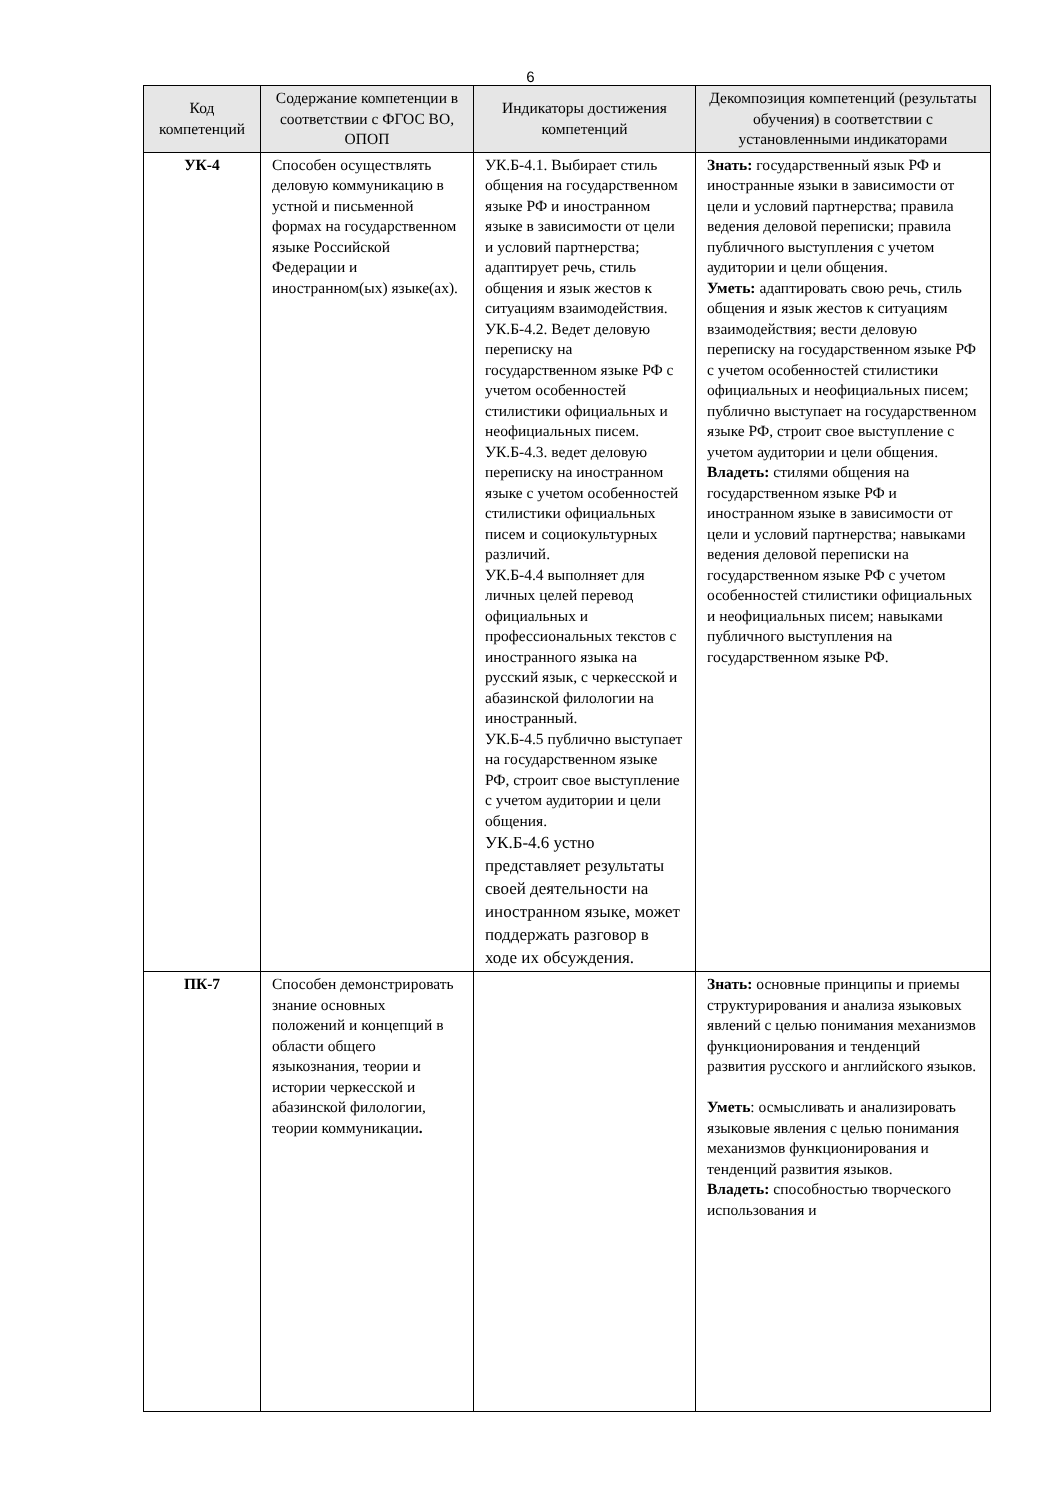6
| Код компетенций | Содержание компетенции в соответствии с ФГОС ВО, ОПОП | Индикаторы достижения компетенций | Декомпозиция компетенций (результаты обучения) в соответствии с установленными индикаторами |
| --- | --- | --- | --- |
| УК-4 | Способен осуществлять деловую коммуникацию в устной и письменной формах на государственном языке Российской Федерации и иностранном(ых) языке(ах). | УК.Б-4.1. Выбирает стиль общения на государственном языке РФ и иностранном языке в зависимости от цели и условий партнерства; адаптирует речь, стиль общения и язык жестов к ситуациям взаимодействия. УК.Б-4.2. Ведет деловую переписку на государственном языке РФ с учетом особенностей стилистики официальных и неофициальных писем. УК.Б-4.3. ведет деловую переписку на иностранном языке с учетом особенностей стилистики официальных писем и социокультурных различий. УК.Б-4.4 выполняет для личных целей перевод официальных и профессиональных текстов с иностранного языка на русский язык, с черкесской и абазинской филологии на иностранный. УК.Б-4.5 публично выступает на государственном языке РФ, строит свое выступление с учетом аудитории и цели общения. УК.Б-4.6 устно представляет результаты своей деятельности на иностранном языке, может поддержать разговор в ходе их обсуждения. | Знать: государственный язык РФ и иностранные языки в зависимости от цели и условий партнерства; правила ведения деловой переписки; правила публичного выступления с учетом аудитории и цели общения. Уметь: адаптировать свою речь, стиль общения и язык жестов к ситуациям взаимодействия; вести деловую переписку на государственном языке РФ с учетом особенностей стилистики официальных и неофициальных писем; публично выступает на государственном языке РФ, строит свое выступление с учетом аудитории и цели общения. Владеть: стилями общения на государственном языке РФ и иностранном языке в зависимости от цели и условий партнерства; навыками ведения деловой переписки на государственном языке РФ с учетом особенностей стилистики официальных и неофициальных писем; навыками публичного выступления на государственном языке РФ. |
| ПК-7 | Способен демонстрировать знание основных положений и концепций в области общего языкознания, теории и истории черкесской и абазинской филологии, теории коммуникации . | | Знать: основные принципы и приемы структурирования и анализа языковых явлений с целью понимания механизмов функционирования и тенденций развития русского и английского языков. Уметь : осмысливать и анализировать языковые явления с целью понимания механизмов функционирования и тенденций развития языков. Владеть: способностью творческого использования и |